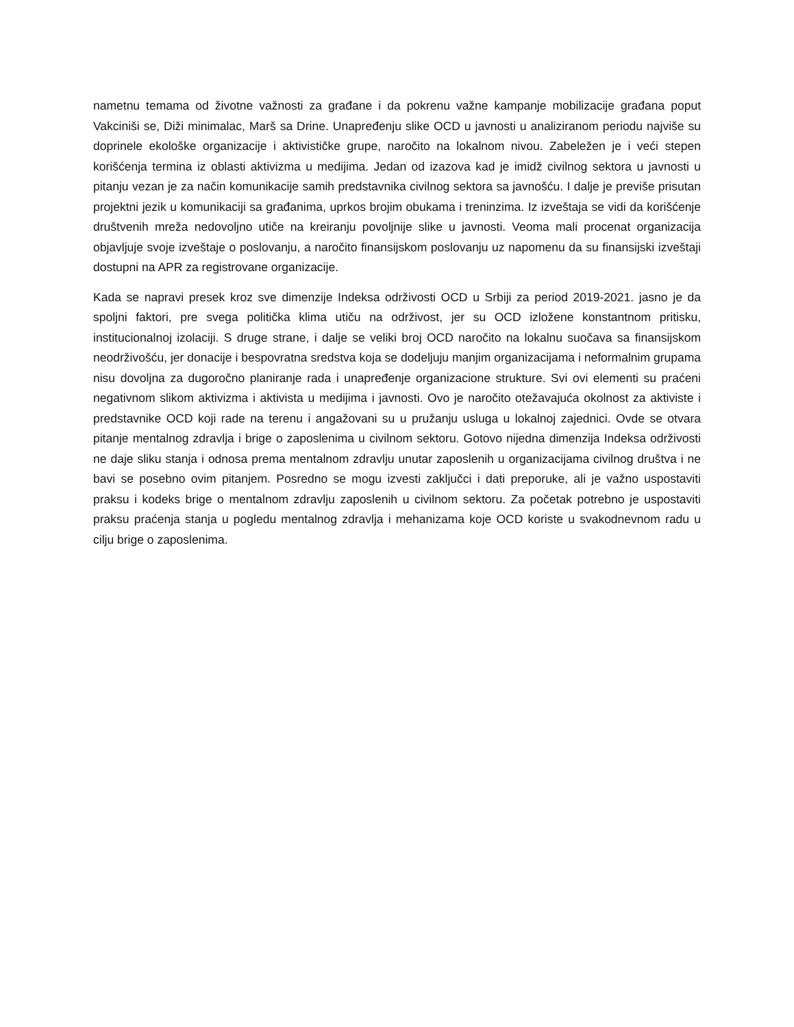nametnu temama od životne važnosti za građane i da pokrenu važne kampanje mobilizacije građana poput Vakciniši se, Diži minimalac, Marš sa Drine. Unapređenju slike OCD u javnosti u analiziranom periodu najviše su doprinele ekološke organizacije i aktivističke grupe, naročito na lokalnom nivou. Zabeležen je i veći stepen korišćenja termina iz oblasti aktivizma u medijima. Jedan od izazova kad je imidž civilnog sektora u javnosti u pitanju vezan je za način komunikacije samih predstavnika civilnog sektora sa javnošću. I dalje je previše prisutan projektni jezik u komunikaciji sa građanima, uprkos brojim obukama i treninzima. Iz izveštaja se vidi da korišćenje društvenih mreža nedovoljno utiče na kreiranju povoljnije slike u javnosti. Veoma mali procenat organizacija objavljuje svoje izveštaje o poslovanju, a naročito finansijskom poslovanju uz napomenu da su finansijski izveštaji dostupni na APR za registrovane organizacije.
Kada se napravi presek kroz sve dimenzije Indeksa održivosti OCD u Srbiji za period 2019-2021. jasno je da spoljni faktori, pre svega politička klima utiču na održivost, jer su OCD izložene konstantnom pritisku, institucionalnoj izolaciji. S druge strane, i dalje se veliki broj OCD naročito na lokalnu suočava sa finansijskom neodrživošću, jer donacije i bespovratna sredstva koja se dodeljuju manjim organizacijama i neformalnim grupama nisu dovoljna za dugoročno planiranje rada i unapređenje organizacione strukture. Svi ovi elementi su praćeni negativnom slikom aktivizma i aktivista u medijima i javnosti. Ovo je naročito otežavajuća okolnost za aktiviste i predstavnike OCD koji rade na terenu i angažovani su u pružanju usluga u lokalnoj zajednici. Ovde se otvara pitanje mentalnog zdravlja i brige o zaposlenima u civilnom sektoru. Gotovo nijedna dimenzija Indeksa održivosti ne daje sliku stanja i odnosa prema mentalnom zdravlju unutar zaposlenih u organizacijama civilnog društva i ne bavi se posebno ovim pitanjem. Posredno se mogu izvesti zaključci i dati preporuke, ali je važno uspostaviti praksu i kodeks brige o mentalnom zdravlju zaposlenih u civilnom sektoru. Za početak potrebno je uspostaviti praksu praćenja stanja u pogledu mentalnog zdravlja i mehanizama koje OCD koriste u svakodnevnom radu u cilju brige o zaposlenima.